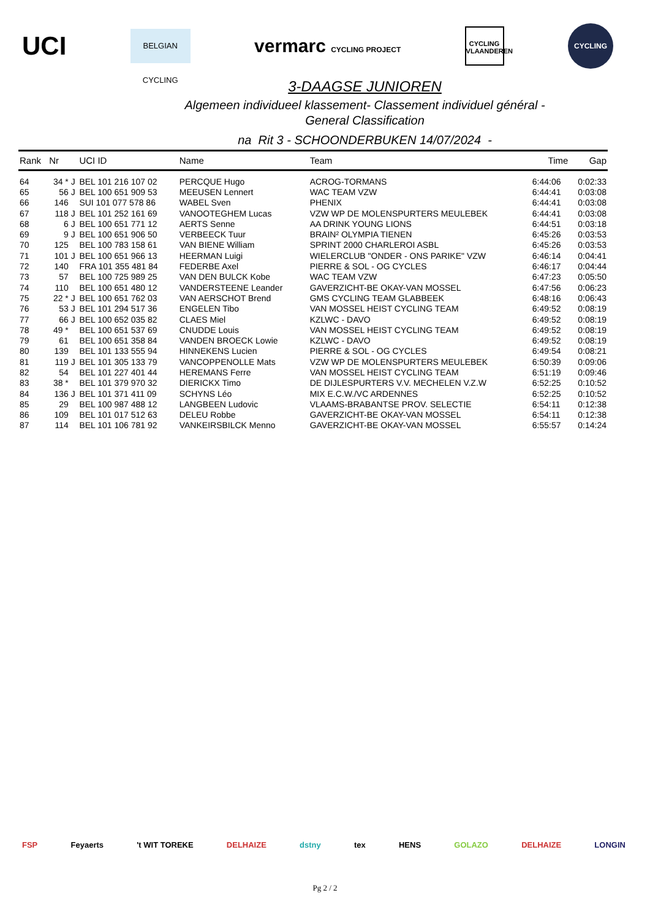UCI
BELGIAN CYCLING
vermarc CYCLING PROJECT
CYCLING VLAANDEREN
CYCLING
3-DAAGSE JUNIOREN
Algemeen individueel klassement- Classement individuel général -
General Classification
na Rit 3 - SCHOONDERBUKEN 14/07/2024 -
| Rank | Nr | | UCI ID | Name | Team | Time | Gap |
| --- | --- | --- | --- | --- | --- | --- | --- |
| 64 | 34 * | J | BEL 101 216 107 02 | PERCQUE Hugo | ACROG-TORMANS | 6:44:06 | 0:02:33 |
| 65 | 56 | J | BEL 100 651 909 53 | MEEUSEN Lennert | WAC TEAM VZW | 6:44:41 | 0:03:08 |
| 66 | 146 | | SUI 101 077 578 86 | WABEL Sven | PHENIX | 6:44:41 | 0:03:08 |
| 67 | 118 | J | BEL 101 252 161 69 | VANOOTEGHEM Lucas | VZW WP DE MOLENSPURTERS MEULEBEK | 6:44:41 | 0:03:08 |
| 68 | 6 | J | BEL 100 651 771 12 | AERTS Senne | AA DRINK YOUNG LIONS | 6:44:51 | 0:03:18 |
| 69 | 9 | J | BEL 100 651 906 50 | VERBEECK Tuur | BRAIN² OLYMPIA TIENEN | 6:45:26 | 0:03:53 |
| 70 | 125 | | BEL 100 783 158 61 | VAN BIENE William | SPRINT 2000 CHARLEROI ASBL | 6:45:26 | 0:03:53 |
| 71 | 101 | J | BEL 100 651 966 13 | HEERMAN Luigi | WIELERCLUB "ONDER - ONS PARIKE" VZW | 6:46:14 | 0:04:41 |
| 72 | 140 | | FRA 101 355 481 84 | FEDERBE Axel | PIERRE & SOL - OG CYCLES | 6:46:17 | 0:04:44 |
| 73 | 57 | | BEL 100 725 989 25 | VAN DEN BULCK Kobe | WAC TEAM VZW | 6:47:23 | 0:05:50 |
| 74 | 110 | | BEL 100 651 480 12 | VANDERSTEENE Leander | GAVERZICHT-BE OKAY-VAN MOSSEL | 6:47:56 | 0:06:23 |
| 75 | 22 * | J | BEL 100 651 762 03 | VAN AERSCHOT Brend | GMS CYCLING TEAM GLABBEEK | 6:48:16 | 0:06:43 |
| 76 | 53 | J | BEL 101 294 517 36 | ENGELEN Tibo | VAN MOSSEL HEIST CYCLING TEAM | 6:49:52 | 0:08:19 |
| 77 | 66 | J | BEL 100 652 035 82 | CLAES Miel | KZLWC - DAVO | 6:49:52 | 0:08:19 |
| 78 | 49 * | | BEL 100 651 537 69 | CNUDDE Louis | VAN MOSSEL HEIST CYCLING TEAM | 6:49:52 | 0:08:19 |
| 79 | 61 | | BEL 100 651 358 84 | VANDEN BROECK Lowie | KZLWC - DAVO | 6:49:52 | 0:08:19 |
| 80 | 139 | | BEL 101 133 555 94 | HINNEKENS Lucien | PIERRE & SOL - OG CYCLES | 6:49:54 | 0:08:21 |
| 81 | 119 | J | BEL 101 305 133 79 | VANCOPPENOLLE Mats | VZW WP DE MOLENSPURTERS MEULEBEK | 6:50:39 | 0:09:06 |
| 82 | 54 | | BEL 101 227 401 44 | HEREMANS Ferre | VAN MOSSEL HEIST CYCLING TEAM | 6:51:19 | 0:09:46 |
| 83 | 38 * | | BEL 101 379 970 32 | DIERICKX Timo | DE DIJLESPURTERS V.V. MECHELEN V.Z.W | 6:52:25 | 0:10:52 |
| 84 | 136 | J | BEL 101 371 411 09 | SCHYNS Léo | MIX E.C.W./VC ARDENNES | 6:52:25 | 0:10:52 |
| 85 | 29 | | BEL 100 987 488 12 | LANGBEEN Ludovic | VLAAMS-BRABANTSE PROV. SELECTIE | 6:54:11 | 0:12:38 |
| 86 | 109 | | BEL 101 017 512 63 | DELEU Robbe | GAVERZICHT-BE OKAY-VAN MOSSEL | 6:54:11 | 0:12:38 |
| 87 | 114 | | BEL 101 106 781 92 | VANKEIRSBILCK Menno | GAVERZICHT-BE OKAY-VAN MOSSEL | 6:55:57 | 0:14:24 |
FSP Feyaerts 't WIT TOREKE DELHAIZE dstny tex HENS GOLAZO DELHAIZE LONGIN
Pg 2 / 2